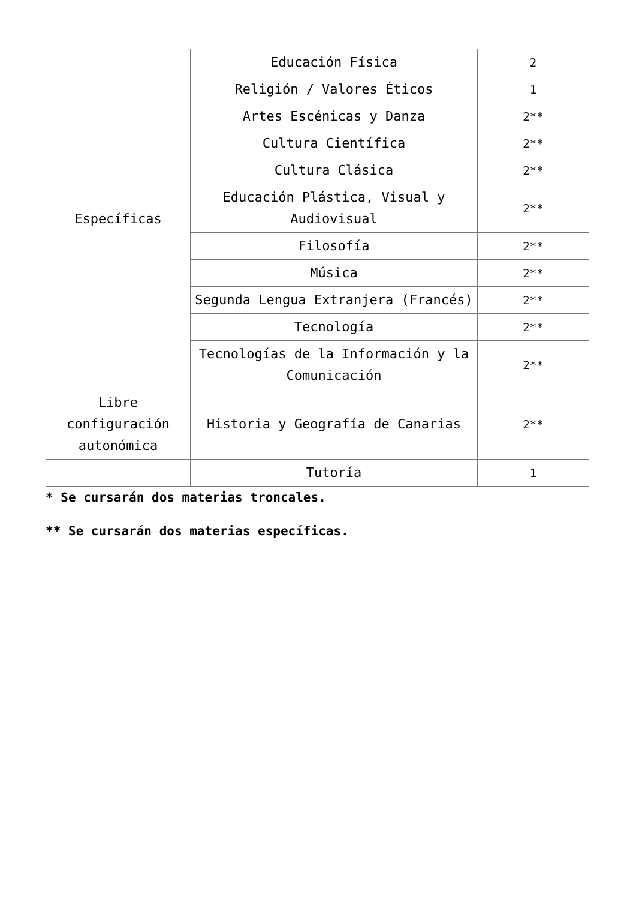| Específicas | Educación Física | 2 |
| | Religión / Valores Éticos | 1 |
| | Artes Escénicas y Danza | 2** |
| | Cultura Científica | 2** |
| | Cultura Clásica | 2** |
| | Educación Plástica, Visual y Audiovisual | 2** |
| | Filosofía | 2** |
| | Música | 2** |
| | Segunda Lengua Extranjera (Francés) | 2** |
| | Tecnología | 2** |
| | Tecnologías de la Información y la Comunicación | 2** |
| Libre configuración autonómica | Historia y Geografía de Canarias | 2** |
| | Tutoría | 1 |
* Se cursarán dos materias troncales.
** Se cursarán dos materias específicas.